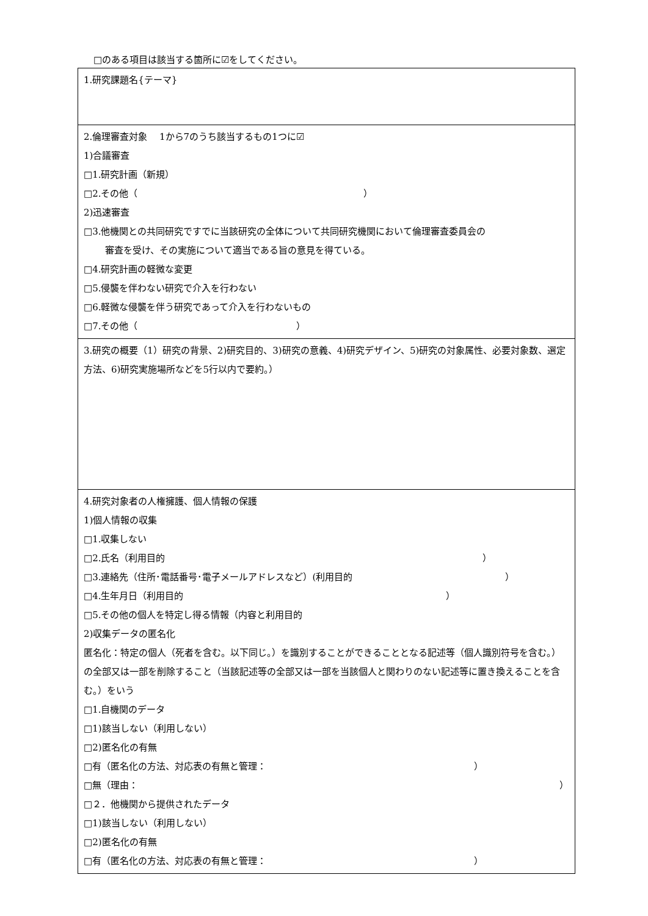□のある項目は該当する箇所に☑をしてください。
| 1.研究課題名{テーマ} |
| 2.倫理審査対象 1から7のうち該当するもの1つに☑ 1)合議審査 □1.研究計画（新規） □2.その他（ ） 2)迅速審査 □3.他機関との共同研究ですでに当該研究の全体について共同研究機関において倫理審査委員会の 審査を受け、その実施について適当である旨の意見を得ている。 □4.研究計画の軽微な変更 □5.侵襲を伴わない研究で介入を行わない □6.軽微な侵襲を伴う研究であって介入を行わないもの □7.その他（ ） |
| 3.研究の概要（1）研究の背景、2)研究目的、3)研究の意義、4)研究デザイン、5)研究の対象属性、必要対象数、選定方法、6)研究実施場所などを5行以内で要約。） |
| 4.研究対象者の人権擁護、個人情報の保護 1)個人情報の収集 □1.収集しない □2.氏名（利用目的 ） □3.連絡先（住所･電話番号･電子メールアドレスなど）(利用目的 ） □4.生年月日（利用目的 ） □5.その他の個人を特定し得る情報（内容と利用目的 2)収集データの匿名化 匿名化：特定の個人（死者を含む。以下同じ。）を識別することができることとなる記述等（個人識別符号を含む。）の全部又は一部を削除すること（当該記述等の全部又は一部を当該個人と関わりのない記述等に置き換えることを含む。）をいう □1.自機関のデータ □1)該当しない（利用しない） □2)匿名化の有無 □有（匿名化の方法、対応表の有無と管理： ） □無（理由： ） □２．他機関から提供されたデータ □1)該当しない（利用しない） □2)匿名化の有無 □有（匿名化の方法、対応表の有無と管理： ） |